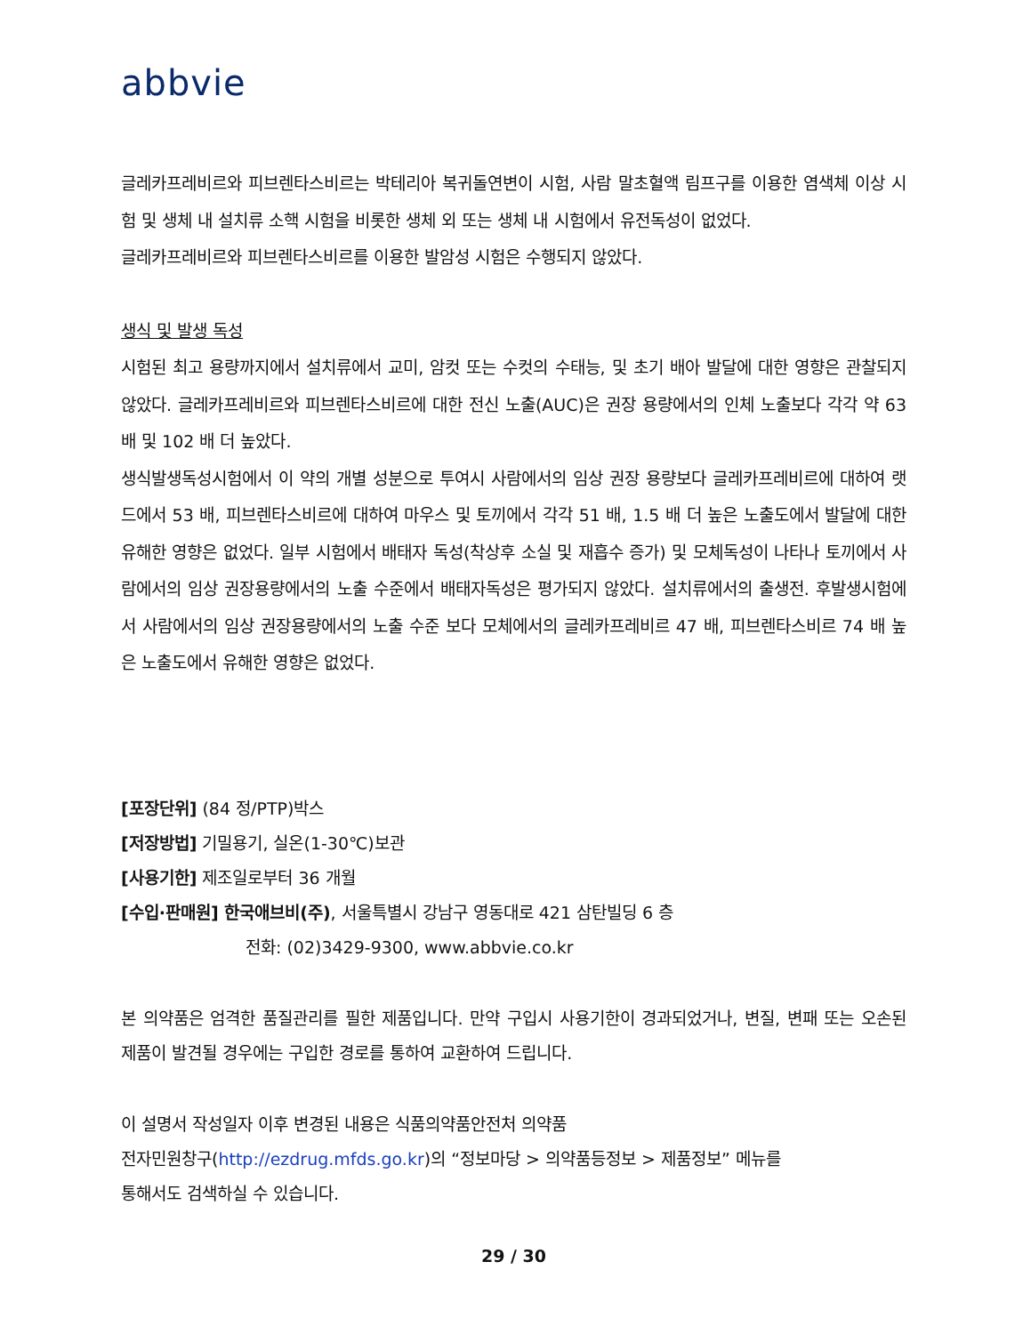abbvie
글레카프레비르와 피브렌타스비르는 박테리아 복귀돌연변이 시험, 사람 말초혈액 림프구를 이용한 염색체 이상 시험 및 생체 내 설치류 소핵 시험을 비롯한 생체 외 또는 생체 내 시험에서 유전독성이 없었다.
글레카프레비르와 피브렌타스비르를 이용한 발암성 시험은 수행되지 않았다.
생식 및 발생 독성
시험된 최고 용량까지에서 설치류에서 교미, 암컷 또는 수컷의 수태능, 및 초기 배아 발달에 대한 영향은 관찰되지 않았다. 글레카프레비르와 피브렌타스비르에 대한 전신 노출(AUC)은 권장 용량에서의 인체 노출보다 각각 약 63 배 및 102 배 더 높았다.
생식발생독성시험에서 이 약의 개별 성분으로 투여시 사람에서의 임상 권장 용량보다 글레카프레비르에 대하여 랫드에서 53 배, 피브렌타스비르에 대하여 마우스 및 토끼에서 각각 51 배, 1.5 배 더 높은 노출도에서 발달에 대한 유해한 영향은 없었다. 일부 시험에서 배태자 독성(착상후 소실 및 재흡수 증가) 및 모체독성이 나타나 토끼에서 사람에서의 임상 권장용량에서의 노출 수준에서 배태자독성은 평가되지 않았다. 설치류에서의 출생전. 후발생시험에서 사람에서의 임상 권장용량에서의 노출 수준 보다 모체에서의 글레카프레비르 47 배, 피브렌타스비르 74 배 높은 노출도에서 유해한 영향은 없었다.
[포장단위] (84 정/PTP)박스
[저장방법] 기밀용기, 실온(1-30℃)보관
[사용기한] 제조일로부터 36 개월
[수입·판매원] 한국애브비(주), 서울특별시 강남구 영동대로 421 삼탄빌딩 6 층
전화: (02)3429-9300, www.abbvie.co.kr
본 의약품은 엄격한 품질관리를 필한 제품입니다. 만약 구입시 사용기한이 경과되었거나, 변질, 변패 또는 오손된 제품이 발견될 경우에는 구입한 경로를 통하여 교환하여 드립니다.
이 설명서 작성일자 이후 변경된 내용은 식품의약품안전처 의약품
전자민원창구(http://ezdrug.mfds.go.kr)의 “정보마당 > 의약품등정보 > 제품정보” 메뉴를
통해서도 검색하실 수 있습니다.
29 / 30